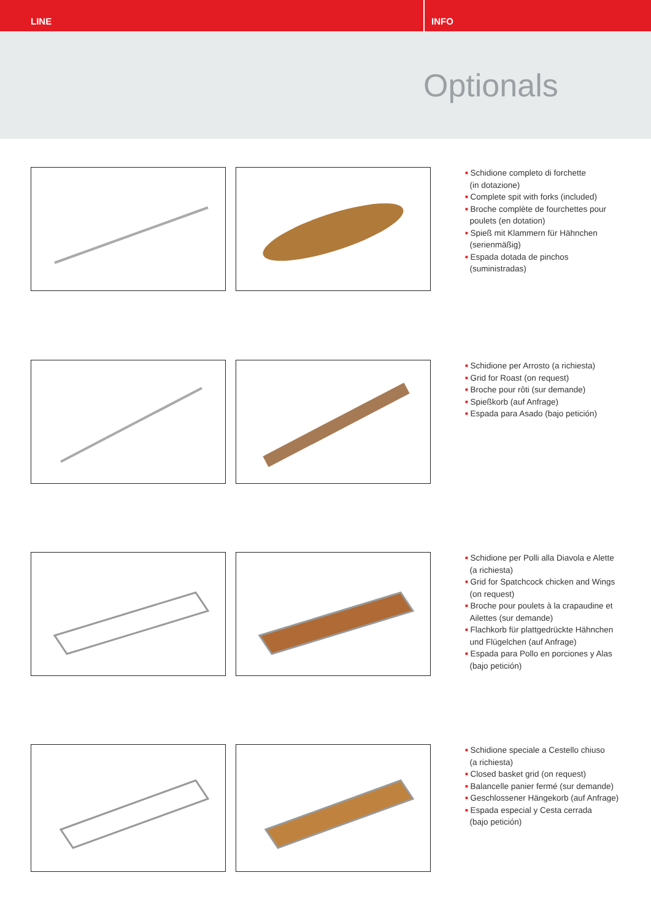LINE INFO
Optionals
■ Schidione completo di forchette
(in dotazione)
■ Complete spit with forks (included)
■ Broche complète de fourchettes pour
poulets (en dotation)
■ Spieß mit Klammern für Hähnchen
(serienmäßig)
■ Espada dotada de pinchos
(suministradas)
■ Schidione per Arrosto (a richiesta)
■ Grid for Roast (on request)
■ Broche pour rôti (sur demande)
■ Spießkorb (auf Anfrage)
■ Espada para Asado (bajo petición)
■ Schidione per Polli alla Diavola e Alette
(a richiesta)
■ Grid for Spatchcock chicken and Wings
(on request)
■ Broche pour poulets à la crapaudine et
Ailettes (sur demande)
■ Flachkorb für plattgedrückte Hähnchen
und Flügelchen (auf Anfrage)
■ Espada para Pollo en porciones y Alas
(bajo petición)
■ Schidione speciale a Cestello chiuso
(a richiesta)
■ Closed basket grid (on request)
■ Balancelle panier fermé (sur demande)
■ Geschlossener Hängekorb (auf Anfrage)
■ Espada especial y Cesta cerrada
(bajo petición)